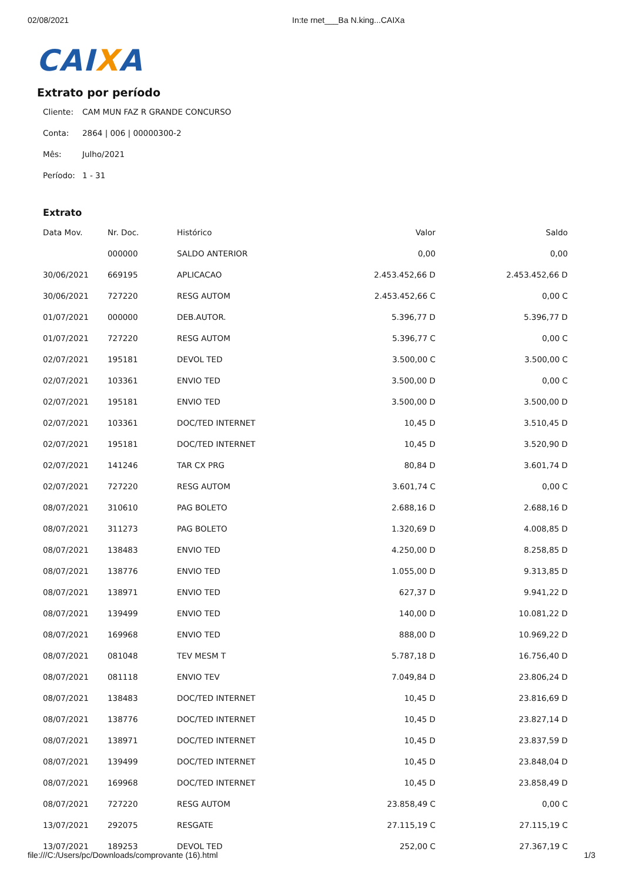02/08/2021 In:te rnet___Ba N.king...CAIXa
CAIXA
Extrato por período
Cliente: CAM MUN FAZ R GRANDE CONCURSO
Conta: 2864 | 006 | 00000300-2
Mês: Julho/2021
Período: 1 - 31
Extrato
| Data Mov. | Nr. Doc. | Histórico | Valor | Saldo |
| --- | --- | --- | --- | --- |
| | 000000 | SALDO ANTERIOR | 0,00 | 0,00 |
| 30/06/2021 | 669195 | APLICACAO | 2.453.452,66 D | 2.453.452,66 D |
| 30/06/2021 | 727220 | RESG AUTOM | 2.453.452,66 C | 0,00 C |
| 01/07/2021 | 000000 | DEB.AUTOR. | 5.396,77 D | 5.396,77 D |
| 01/07/2021 | 727220 | RESG AUTOM | 5.396,77 C | 0,00 C |
| 02/07/2021 | 195181 | DEVOL TED | 3.500,00 C | 3.500,00 C |
| 02/07/2021 | 103361 | ENVIO TED | 3.500,00 D | 0,00 C |
| 02/07/2021 | 195181 | ENVIO TED | 3.500,00 D | 3.500,00 D |
| 02/07/2021 | 103361 | DOC/TED INTERNET | 10,45 D | 3.510,45 D |
| 02/07/2021 | 195181 | DOC/TED INTERNET | 10,45 D | 3.520,90 D |
| 02/07/2021 | 141246 | TAR CX PRG | 80,84 D | 3.601,74 D |
| 02/07/2021 | 727220 | RESG AUTOM | 3.601,74 C | 0,00 C |
| 08/07/2021 | 310610 | PAG BOLETO | 2.688,16 D | 2.688,16 D |
| 08/07/2021 | 311273 | PAG BOLETO | 1.320,69 D | 4.008,85 D |
| 08/07/2021 | 138483 | ENVIO TED | 4.250,00 D | 8.258,85 D |
| 08/07/2021 | 138776 | ENVIO TED | 1.055,00 D | 9.313,85 D |
| 08/07/2021 | 138971 | ENVIO TED | 627,37 D | 9.941,22 D |
| 08/07/2021 | 139499 | ENVIO TED | 140,00 D | 10.081,22 D |
| 08/07/2021 | 169968 | ENVIO TED | 888,00 D | 10.969,22 D |
| 08/07/2021 | 081048 | TEV MESM T | 5.787,18 D | 16.756,40 D |
| 08/07/2021 | 081118 | ENVIO TEV | 7.049,84 D | 23.806,24 D |
| 08/07/2021 | 138483 | DOC/TED INTERNET | 10,45 D | 23.816,69 D |
| 08/07/2021 | 138776 | DOC/TED INTERNET | 10,45 D | 23.827,14 D |
| 08/07/2021 | 138971 | DOC/TED INTERNET | 10,45 D | 23.837,59 D |
| 08/07/2021 | 139499 | DOC/TED INTERNET | 10,45 D | 23.848,04 D |
| 08/07/2021 | 169968 | DOC/TED INTERNET | 10,45 D | 23.858,49 D |
| 08/07/2021 | 727220 | RESG AUTOM | 23.858,49 C | 0,00 C |
| 13/07/2021 | 292075 | RESGATE | 27.115,19 C | 27.115,19 C |
| 13/07/2021 | 189253 | DEVOL TED | 252,00 C | 27.367,19 C |
file:///C:/Users/pc/Downloads/comprovante (16).html 1/3